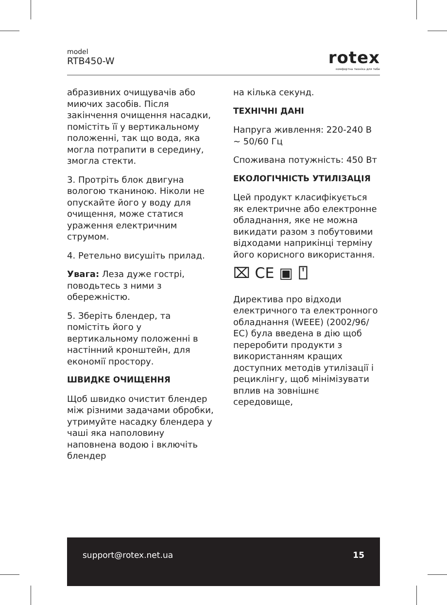model
RTB450-W
rotex
комфортна техніка для тебе
абразивних очищувачів або миючих засобів. Після закінчення очищення насадки, помістіть її у вертикальному положенні, так що вода, яка могла потрапити в середину, змогла стекти.
3. Протріть блок двигуна вологою тканиною. Ніколи не опускайте його у воду для очищення, може статися ураження електричним струмом.
4. Ретельно висушіть прилад.
Увага: Леза дуже гострі, поводьтесь з ними з обережністю.
5. Зберіть блендер, та помістіть його у вертикальному положенні в настінний кронштейн, для економії простору.
ШВИДКЕ ОЧИЩЕННЯ
Щоб швидко очистит блендер між різними задачами обробки, утримуйте насадку блендера у чаші яка наполовину наповнена водою і включіть блендер
на кілька секунд.
ТЕХНІЧНІ ДАНІ
Напруга живлення: 220-240 В ~ 50/60 Гц
Споживана потужність: 450 Вт
ЕКОЛОГІЧНІСТЬ УТИЛІЗАЦІЯ
Цей продукт класифікується як електричне або електронне обладнання, яке не можна викидати разом з побутовими відходами наприкінці терміну його корисного використання.
⌧ CE ▣ ⍞
Директива про відходи електричного та електронного обладнання (WEEE) (2002/96/ EC) була введена в дію щоб переробити продукти з використанням кращих доступних методів утилізації і рециклінгу, щоб мінімізувати вплив на зовнішнє середовище,
support@rotex.net.ua 15